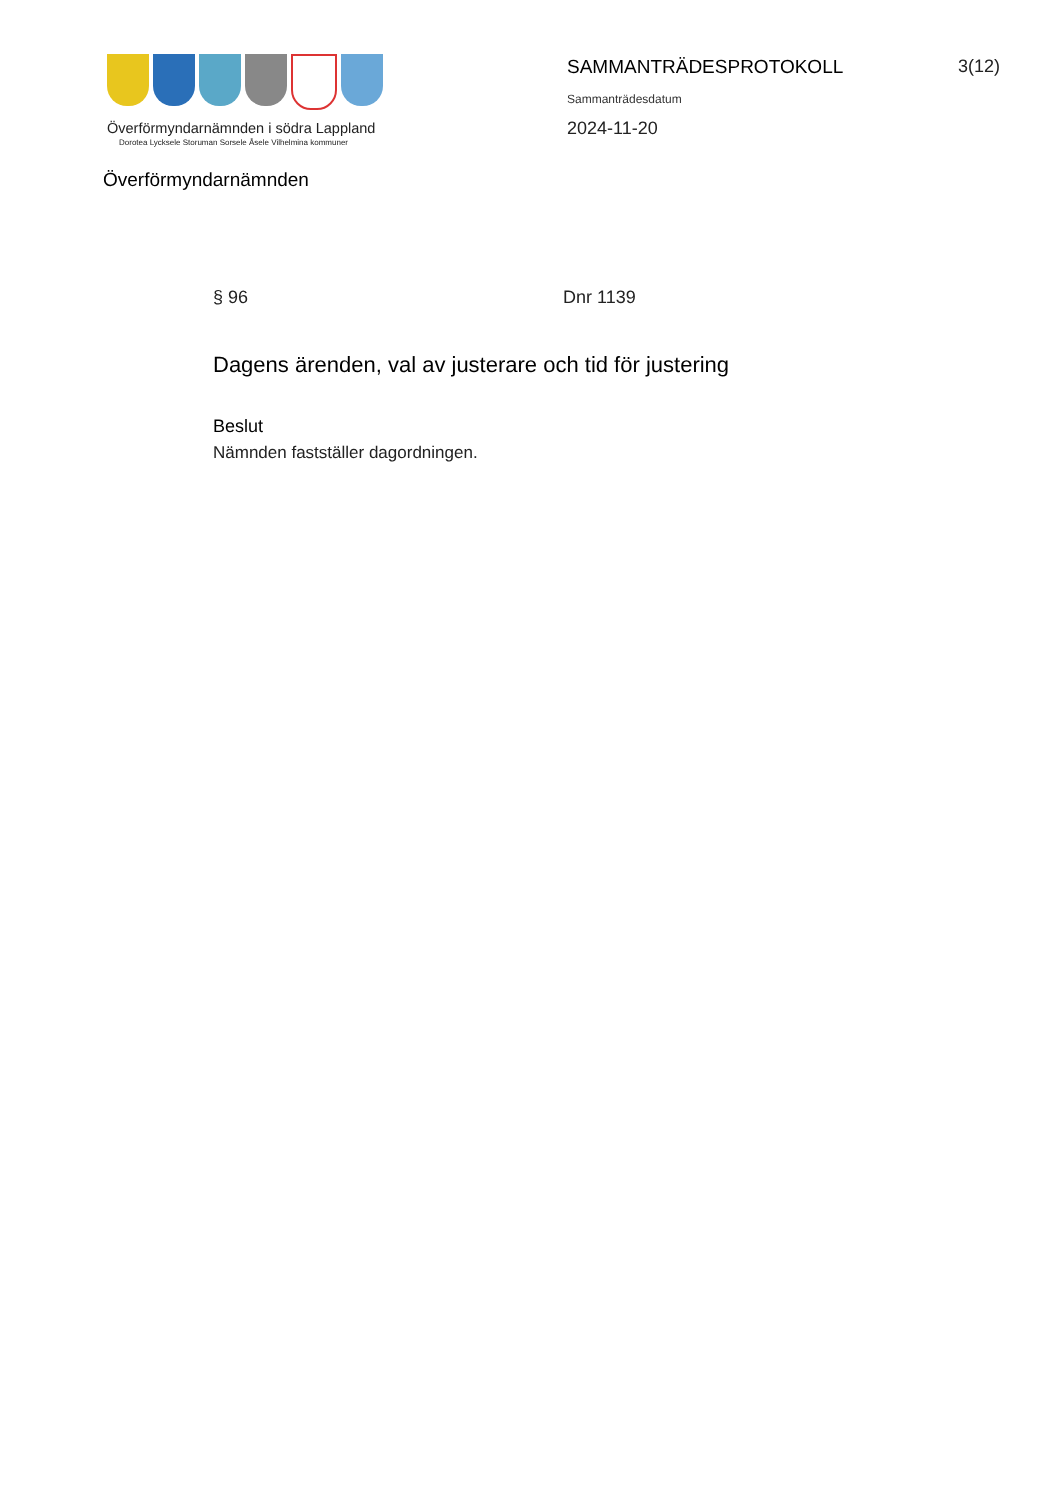Överförmyndarnämnden i södra Lappland
Dorotea Lycksele Storuman Sorsele Åsele Vilhelmina kommuner
Överförmyndarnämnden
SAMMANTRÄDESPROTOKOLL
Sammanträdesdatum
2024-11-20
3(12)
§ 96 Dnr 1139
Dagens ärenden, val av justerare och tid för justering
Beslut
Nämnden fastställer dagordningen.